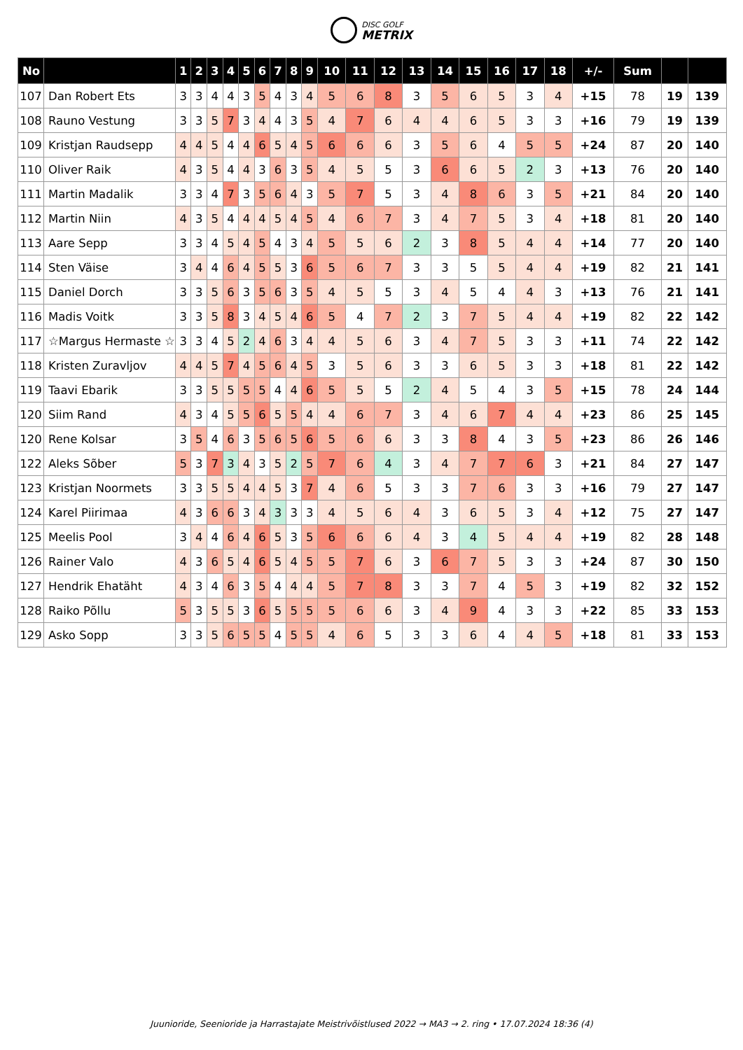DISC GOLF METRIX
| No | | 1 | 2 | 3 | 4 | 5 | 6 | 7 | 8 | 9 | 10 | 11 | 12 | 13 | 14 | 15 | 16 | 17 | 18 | +/- | Sum | | |
| --- | --- | --- | --- | --- | --- | --- | --- | --- | --- | --- | --- | --- | --- | --- | --- | --- | --- | --- | --- | --- | --- | --- | --- |
| 107 | Dan Robert Ets | 3 | 3 | 4 | 4 | 3 | 5 | 4 | 3 | 4 | 5 | 6 | 8 | 3 | 5 | 6 | 5 | 3 | 4 | +15 | 78 | 19 | 139 |
| 108 | Rauno Vestung | 3 | 3 | 5 | 7 | 3 | 4 | 4 | 3 | 5 | 4 | 7 | 6 | 4 | 4 | 6 | 5 | 3 | 3 | +16 | 79 | 19 | 139 |
| 109 | Kristjan Raudsepp | 4 | 4 | 5 | 4 | 4 | 6 | 5 | 4 | 5 | 6 | 6 | 6 | 3 | 5 | 6 | 4 | 5 | 5 | +24 | 87 | 20 | 140 |
| 110 | Oliver Raik | 4 | 3 | 5 | 4 | 4 | 3 | 6 | 3 | 5 | 4 | 5 | 5 | 3 | 6 | 6 | 5 | 2 | 3 | +13 | 76 | 20 | 140 |
| 111 | Martin Madalik | 3 | 3 | 4 | 7 | 3 | 5 | 6 | 4 | 3 | 5 | 7 | 5 | 3 | 4 | 8 | 6 | 3 | 5 | +21 | 84 | 20 | 140 |
| 112 | Martin Niin | 4 | 3 | 5 | 4 | 4 | 4 | 5 | 4 | 5 | 4 | 6 | 7 | 3 | 4 | 7 | 5 | 3 | 4 | +18 | 81 | 20 | 140 |
| 113 | Aare Sepp | 3 | 3 | 4 | 5 | 4 | 5 | 4 | 3 | 4 | 5 | 5 | 6 | 2 | 3 | 8 | 5 | 4 | 4 | +14 | 77 | 20 | 140 |
| 114 | Sten Väise | 3 | 4 | 4 | 6 | 4 | 5 | 5 | 3 | 6 | 5 | 6 | 7 | 3 | 3 | 5 | 5 | 4 | 4 | +19 | 82 | 21 | 141 |
| 115 | Daniel Dorch | 3 | 3 | 5 | 6 | 3 | 5 | 6 | 3 | 5 | 4 | 5 | 5 | 3 | 4 | 5 | 4 | 4 | 3 | +13 | 76 | 21 | 141 |
| 116 | Madis Voitk | 3 | 3 | 5 | 8 | 3 | 4 | 5 | 4 | 6 | 5 | 4 | 7 | 2 | 3 | 7 | 5 | 4 | 4 | +19 | 82 | 22 | 142 |
| 117 | ☆Margus Hermaste ☆ | 3 | 3 | 4 | 5 | 2 | 4 | 6 | 3 | 4 | 4 | 5 | 6 | 3 | 4 | 7 | 5 | 3 | 3 | +11 | 74 | 22 | 142 |
| 118 | Kristen Zuravljov | 4 | 4 | 5 | 7 | 4 | 5 | 6 | 4 | 5 | 3 | 5 | 6 | 3 | 3 | 6 | 5 | 3 | 3 | +18 | 81 | 22 | 142 |
| 119 | Taavi Ebarik | 3 | 3 | 5 | 5 | 5 | 5 | 4 | 4 | 6 | 5 | 5 | 5 | 2 | 4 | 5 | 4 | 3 | 5 | +15 | 78 | 24 | 144 |
| 120 | Siim Rand | 4 | 3 | 4 | 5 | 5 | 6 | 5 | 5 | 4 | 4 | 6 | 7 | 3 | 4 | 6 | 7 | 4 | 4 | +23 | 86 | 25 | 145 |
| 120 | Rene Kolsar | 3 | 5 | 4 | 6 | 3 | 5 | 6 | 5 | 6 | 5 | 6 | 6 | 3 | 3 | 8 | 4 | 3 | 5 | +23 | 86 | 26 | 146 |
| 122 | Aleks Sõber | 5 | 3 | 7 | 3 | 4 | 3 | 5 | 2 | 5 | 7 | 6 | 4 | 3 | 4 | 7 | 7 | 6 | 3 | +21 | 84 | 27 | 147 |
| 123 | Kristjan Noormets | 3 | 3 | 5 | 5 | 4 | 4 | 5 | 3 | 7 | 4 | 6 | 5 | 3 | 3 | 7 | 6 | 3 | 3 | +16 | 79 | 27 | 147 |
| 124 | Karel Piirimaa | 4 | 3 | 6 | 6 | 3 | 4 | 3 | 3 | 3 | 4 | 5 | 6 | 4 | 3 | 6 | 5 | 3 | 4 | +12 | 75 | 27 | 147 |
| 125 | Meelis Pool | 3 | 4 | 4 | 6 | 4 | 6 | 5 | 3 | 5 | 6 | 6 | 6 | 4 | 3 | 4 | 5 | 4 | 4 | +19 | 82 | 28 | 148 |
| 126 | Rainer Valo | 4 | 3 | 6 | 5 | 4 | 6 | 5 | 4 | 5 | 5 | 7 | 6 | 3 | 6 | 7 | 5 | 3 | 3 | +24 | 87 | 30 | 150 |
| 127 | Hendrik Ehatäht | 4 | 3 | 4 | 6 | 3 | 5 | 4 | 4 | 4 | 5 | 7 | 8 | 3 | 3 | 7 | 4 | 5 | 3 | +19 | 82 | 32 | 152 |
| 128 | Raiko Põllu | 5 | 3 | 5 | 5 | 3 | 6 | 5 | 5 | 5 | 5 | 6 | 6 | 3 | 4 | 9 | 4 | 3 | 3 | +22 | 85 | 33 | 153 |
| 129 | Asko Sopp | 3 | 3 | 5 | 6 | 5 | 5 | 4 | 5 | 5 | 4 | 6 | 5 | 3 | 3 | 6 | 4 | 4 | 5 | +18 | 81 | 33 | 153 |
Juunioride, Seenioride ja Harrastajate Meistrivõistlused 2022 → MA3 → 2. ring • 17.07.2024 18:36 (4)